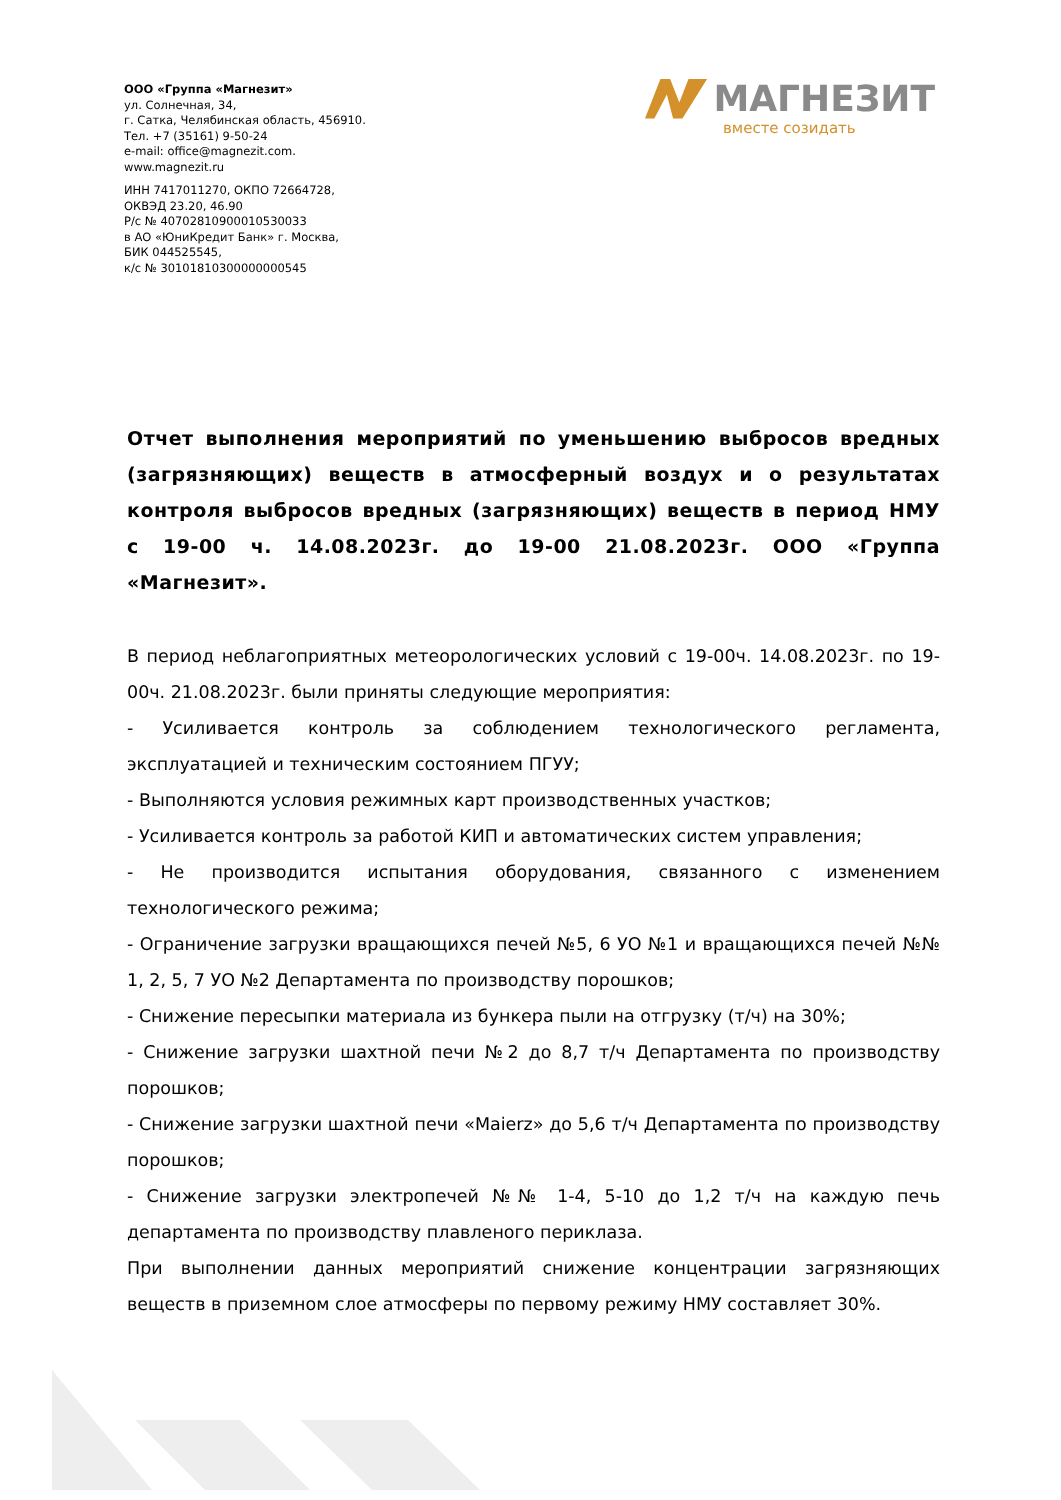ООО «Группа «Магнезит»
ул. Солнечная, 34,
г. Сатка, Челябинская область, 456910.
Тел. +7 (35161) 9-50-24
e-mail: office@magnezit.com.
www.magnezit.ru
ИНН 7417011270, ОКПО 72664728,
ОКВЭД 23.20, 46.90
Р/с № 40702810900010530033
в АО «ЮниКредит Банк» г. Москва,
БИК 044525545,
к/с № 30101810300000000545
МАГНЕЗИТ
вместе созидать
Отчет выполнения мероприятий по уменьшению выбросов вредных (загрязняющих) веществ в атмосферный воздух и о результатах контроля выбросов вредных (загрязняющих) веществ в период НМУ с 19-00 ч. 14.08.2023г. до 19-00 21.08.2023г. ООО «Группа «Магнезит».
В период неблагоприятных метеорологических условий с 19-00ч. 14.08.2023г. по 19-00ч. 21.08.2023г. были приняты следующие мероприятия:
- Усиливается контроль за соблюдением технологического регламента, эксплуатацией и техническим состоянием ПГУУ;
- Выполняются условия режимных карт производственных участков;
- Усиливается контроль за работой КИП и автоматических систем управления;
- Не производится испытания оборудования, связанного с изменением технологического режима;
- Ограничение загрузки вращающихся печей №5, 6 УО №1 и вращающихся печей №№ 1, 2, 5, 7 УО №2 Департамента по производству порошков;
- Снижение пересыпки материала из бункера пыли на отгрузку (т/ч) на 30%;
- Снижение загрузки шахтной печи №2 до 8,7 т/ч Департамента по производству порошков;
- Снижение загрузки шахтной печи «Maierz» до 5,6 т/ч Департамента по производству порошков;
- Снижение загрузки электропечей №№ 1-4, 5-10 до 1,2 т/ч на каждую печь департамента по производству плавленого периклаза.
При выполнении данных мероприятий снижение концентрации загрязняющих веществ в приземном слое атмосферы по первому режиму НМУ составляет 30%.